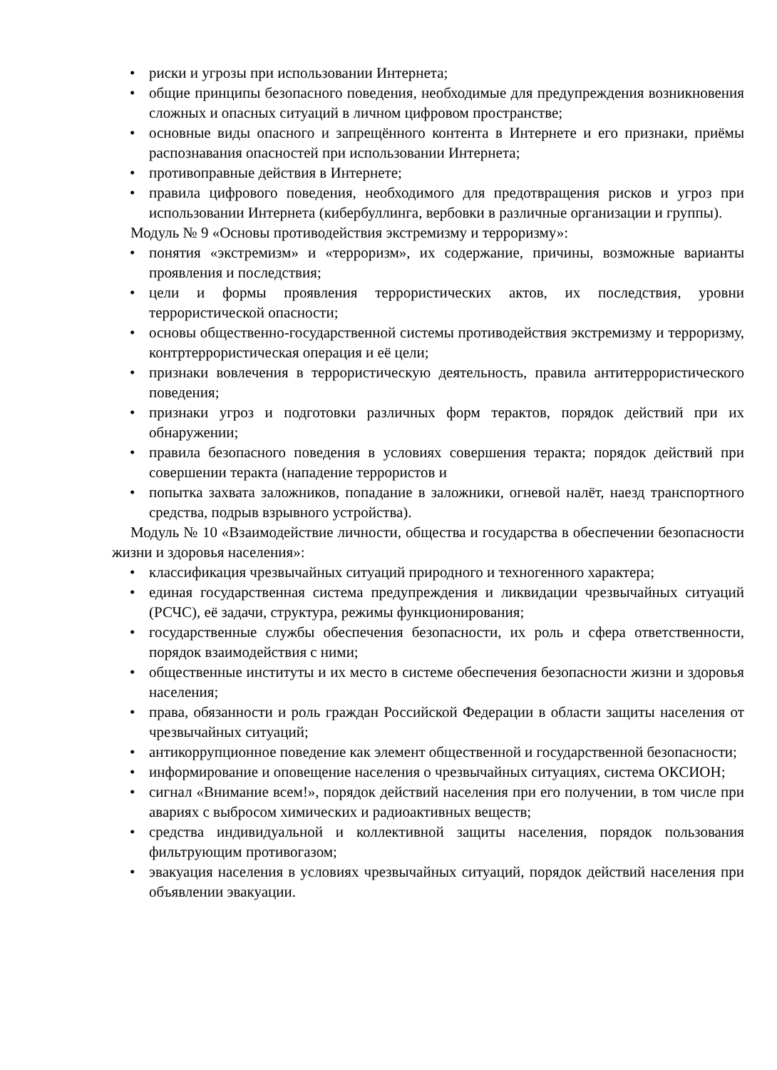• риски и угрозы при использовании Интернета;
• общие принципы безопасного поведения, необходимые для предупреждения возникновения сложных и опасных ситуаций в личном цифровом пространстве;
• основные виды опасного и запрещённого контента в Интернете и его признаки, приёмы распознавания опасностей при использовании Интернета;
• противоправные действия в Интернете;
• правила цифрового поведения, необходимого для предотвращения рисков и угроз при использовании Интернета (кибербуллинга, вербовки в различные организации и группы).
Модуль № 9 «Основы противодействия экстремизму и терроризму»:
• понятия «экстремизм» и «терроризм», их содержание, причины, возможные варианты проявления и последствия;
• цели и формы проявления террористических актов, их последствия, уровни террористической опасности;
• основы общественно-государственной системы противодействия экстремизму и терроризму, контртеррористическая операция и её цели;
• признаки вовлечения в террористическую деятельность, правила антитеррористического поведения;
• признаки угроз и подготовки различных форм терактов, порядок действий при их обнаружении;
• правила безопасного поведения в условиях совершения теракта; порядок действий при совершении теракта (нападение террористов и
• попытка захвата заложников, попадание в заложники, огневой налёт, наезд транспортного средства, подрыв взрывного устройства).
Модуль № 10 «Взаимодействие личности, общества и государства в обеспечении безопасности жизни и здоровья населения»:
• классификация чрезвычайных ситуаций природного и техногенного характера;
• единая государственная система предупреждения и ликвидации чрезвычайных ситуаций (РСЧС), её задачи, структура, режимы функционирования;
• государственные службы обеспечения безопасности, их роль и сфера ответственности, порядок взаимодействия с ними;
• общественные институты и их место в системе обеспечения безопасности жизни и здоровья населения;
• права, обязанности и роль граждан Российской Федерации в области защиты населения от чрезвычайных ситуаций;
• антикоррупционное поведение как элемент общественной и государственной безопасности;
• информирование и оповещение населения о чрезвычайных ситуациях, система ОКСИОН;
• сигнал «Внимание всем!», порядок действий населения при его получении, в том числе при авариях с выбросом химических и радиоактивных веществ;
• средства индивидуальной и коллективной защиты населения, порядок пользования фильтрующим противогазом;
• эвакуация населения в условиях чрезвычайных ситуаций, порядок действий населения при объявлении эвакуации.